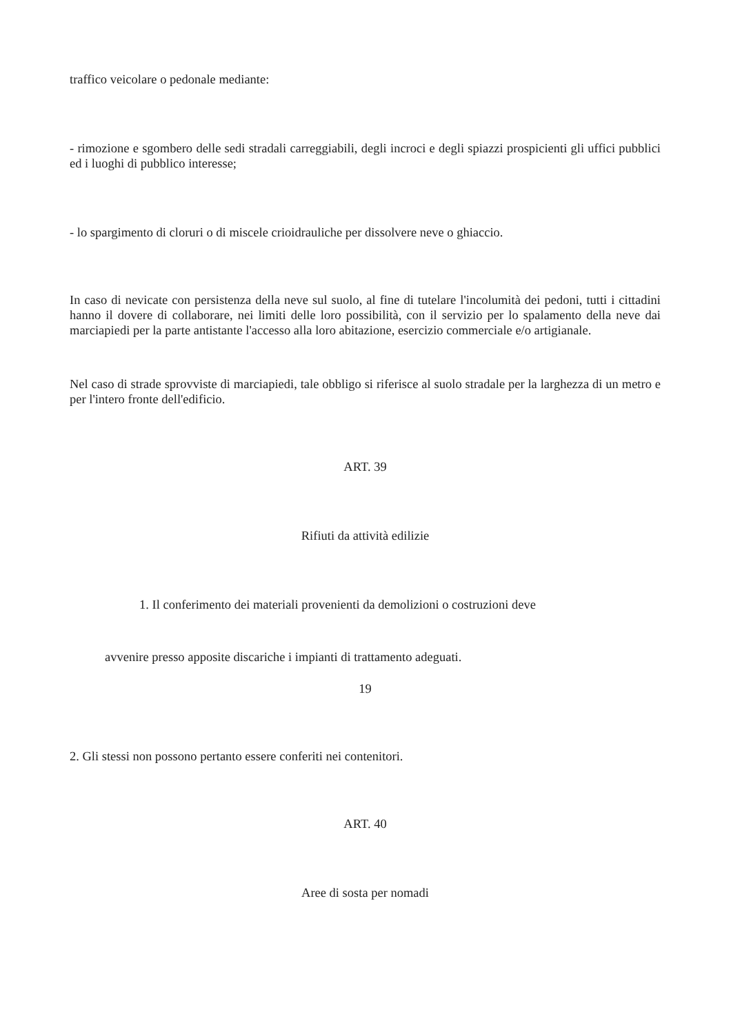traffico veicolare o pedonale mediante:
- rimozione e sgombero delle sedi stradali carreggiabili, degli incroci e degli spiazzi prospicienti gli uffici pubblici ed i luoghi di pubblico interesse;
- lo spargimento di cloruri o di miscele crioidrauliche per dissolvere neve o ghiaccio.
In caso di nevicate con persistenza della neve sul suolo, al fine di tutelare l'incolumità dei pedoni, tutti i cittadini hanno il dovere di collaborare, nei limiti delle loro possibilità, con il servizio per lo spalamento della neve dai marciapiedi per la parte antistante l'accesso alla loro abitazione, esercizio commerciale e/o artigianale.
Nel caso di strade sprovviste di marciapiedi, tale obbligo si riferisce al suolo stradale per la larghezza di un metro e per l'intero fronte dell'edificio.
ART. 39
Rifiuti da attività edilizie
1. Il conferimento dei materiali provenienti da demolizioni o costruzioni deve
avvenire presso apposite discariche i impianti di trattamento adeguati.
19
2. Gli stessi non possono pertanto essere conferiti nei contenitori.
ART. 40
Aree di sosta per nomadi